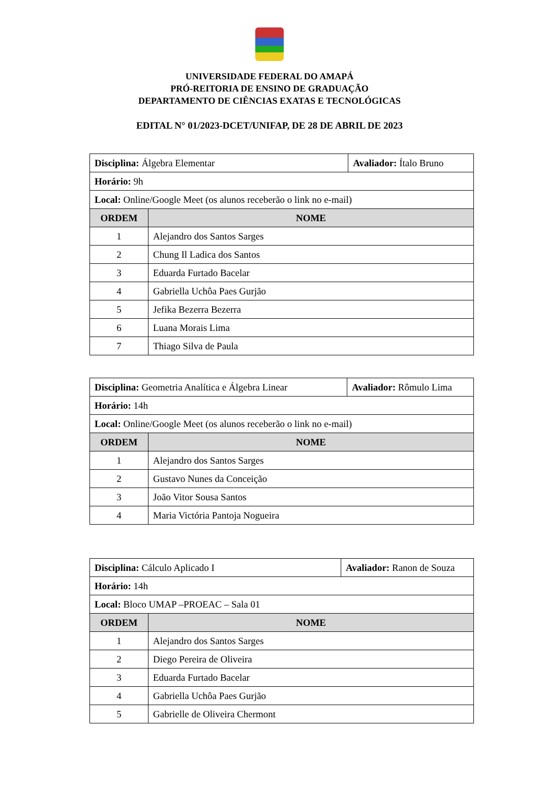UNIVERSIDADE FEDERAL DO AMAPÁ
PRÓ-REITORIA DE ENSINO DE GRADUAÇÃO
DEPARTAMENTO DE CIÊNCIAS EXATAS E TECNOLÓGICAS
EDITAL N° 01/2023-DCET/UNIFAP, DE 28 DE ABRIL DE 2023
| Disciplina: Álgebra Elementar | | Avaliador: Ítalo Bruno |
| Horário: 9h | | |
| Local: Online/Google Meet (os alunos receberão o link no e-mail) | | |
| ORDEM | NOME | |
| 1 | Alejandro dos Santos Sarges | |
| 2 | Chung Il Ladica dos Santos | |
| 3 | Eduarda Furtado Bacelar | |
| 4 | Gabriella Uchôa Paes Gurjão | |
| 5 | Jefika Bezerra Bezerra | |
| 6 | Luana Morais Lima | |
| 7 | Thiago Silva de Paula | |
| Disciplina: Geometria Analítica e Álgebra Linear | | Avaliador: Rômulo Lima |
| Horário: 14h | | |
| Local: Online/Google Meet (os alunos receberão o link no e-mail) | | |
| ORDEM | NOME | |
| 1 | Alejandro dos Santos Sarges | |
| 2 | Gustavo Nunes da Conceição | |
| 3 | João Vitor Sousa Santos | |
| 4 | Maria Victória Pantoja Nogueira | |
| Disciplina: Cálculo Aplicado I | | Avaliador: Ranon de Souza |
| Horário: 14h | | |
| Local: Bloco UMAP –PROEAC – Sala 01 | | |
| ORDEM | NOME | |
| 1 | Alejandro dos Santos Sarges | |
| 2 | Diego Pereira de Oliveira | |
| 3 | Eduarda Furtado Bacelar | |
| 4 | Gabriella Uchôa Paes Gurjão | |
| 5 | Gabrielle de Oliveira Chermont | |